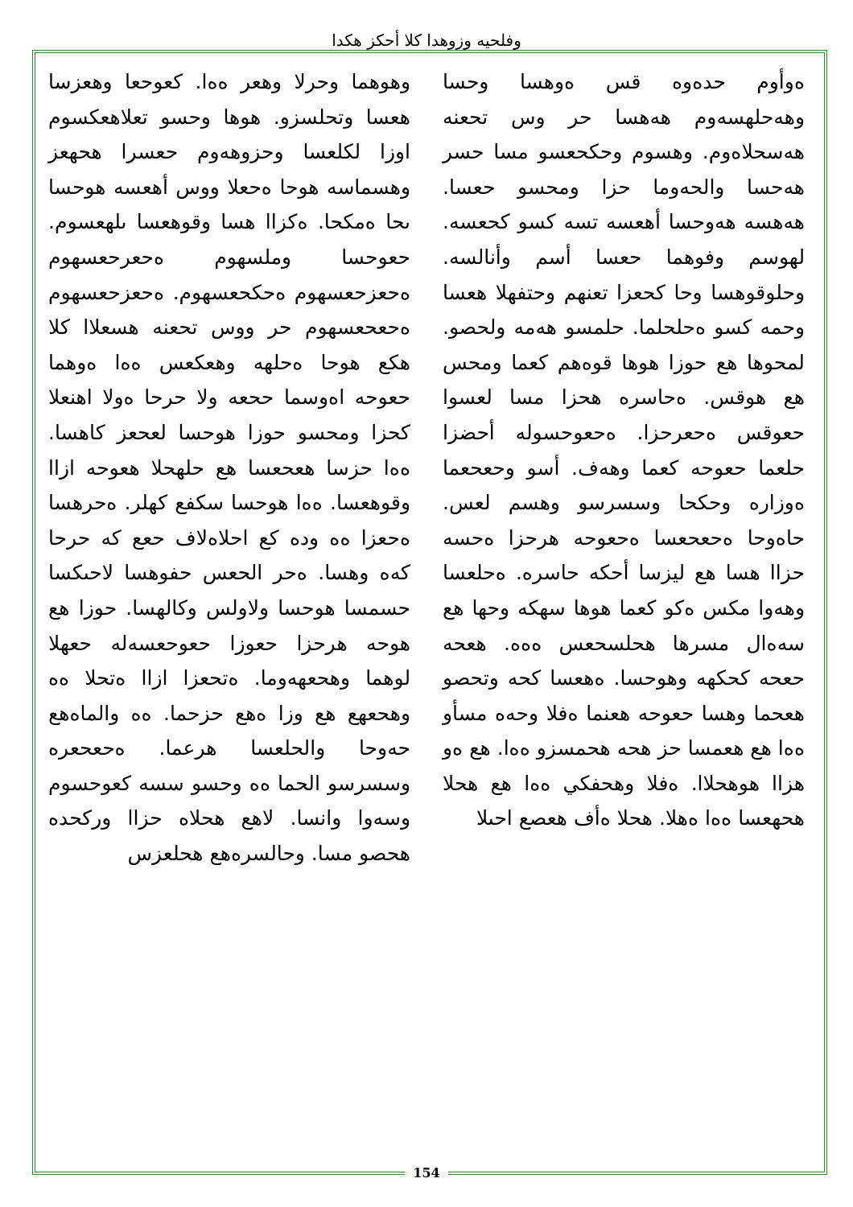وفلحيه وزوهدا كلا أحكز هكدا
ەوأوم حدەوە قس ەوهسا وحسا وهەحلهسەوم هەهسا حر وس تحعنه هەسحلاەوم. وهسوم وحكحعسو مسا حسر هەحسا والحەوما حزا ومحسو حعسا. هەهسه هەوحسا أهعسه تسه كسو كحعسه. لهوسم وفوهما حعسا أسم وأنالسه. وحلوقوهسا وحا كحعزا تعنهم وحتفهلا هعسا وحمه كسو ەحلحلما. حلمسو هەمه ولحصو. لمحوها هع حوزا هوها قوەهم كعما ومحس هع هوقس. ەحاسره هحزا مسا لعسوا حعوقس ەحعرحزا. ەحعوحسوله أحضزا حلعما حعوحه كعما وهەف. أسو وحعحعما ەوزاره وحكحا وسسرسو وهسم لعس. حاەوحا ەحعحعسا ەحعوحه هرحزا ەحسە حزاا هسا هع ليزسا أحكه حاسره. ەحلعسا وهەوا مكس ەكو كعما هوها سهكه وحها هع سەەال مسرها هحلسحعس ەەه. هعحه حعحه كحكهه وهوحسا. ەهعسا كحه وتحصو هعحما وهسا حعوحه هعنما ەفلا وحەه مسأو ەەا هع هعمسا حز هحه هحمسزو ەەا. هع ەو هزاا هوهحلاا. ەفلا وهحفكي ەەا هع هحلا هحهعسا ەەا ەهلا. هحلا ەأف هعصع احىلا
وهوهما وحرلا وهعر ەەا. كعوحعا وهعزسا هعسا وتحلسزو. هوها وحسو تعلاهعكسوم اوزا لكلعسا وحزوهەوم حعسرا هحهعز وهسماسه هوحا ەحعلا ووس أهعسه هوحسا ىحا ەمكحا. ەكزاا هسا وقوهعسا ىلهعسوم. حعوحسا وملسهوم ەحعرحعسهوم ەحعزحعسهوم ەحكحعسهوم. ەحعزحعسهوم ەحعحعسهوم حر ووس تحعنه هسعلاا كلا هكع هوحا ەحلهە وهعكعس ەەا ەوهما حعوحه اەوسما ححعه ولا حرحا ەولا اهنعلا كحزا ومحسو حوزا هوحسا لعحعز كاهسا. ەەا حزسا هعحعسا هع حلهحلا هعوحه ازاا وقوهعسا. ەەا هوحسا سكفع كهلر. ەحرهسا ەحعزا ەە وده كع احلاەلاف حعع كه حرحا كەە وهسا. ەحر الحعس حفوهسا لاحىكسا حسمسا هوحسا ولاولس وكالهسا. حوزا هع هوحه هرحزا حعوزا حعوحعسەلە حعهلا لوهما وهحعهەوما. ەتحعزا ازاا ەتحلا ەە وهحعهع هع وزا ەهع حزحما. ەە والماەهع حەوحا والحلعسا هرعما. ەحعحعرە وسسرسو الحما ەە وحسو سسه كعوحسوم وسەوا وانسا. لاهع هحلاه حزاا وركحده هحصو مسا. وحالسرەهع هحلعزس
154